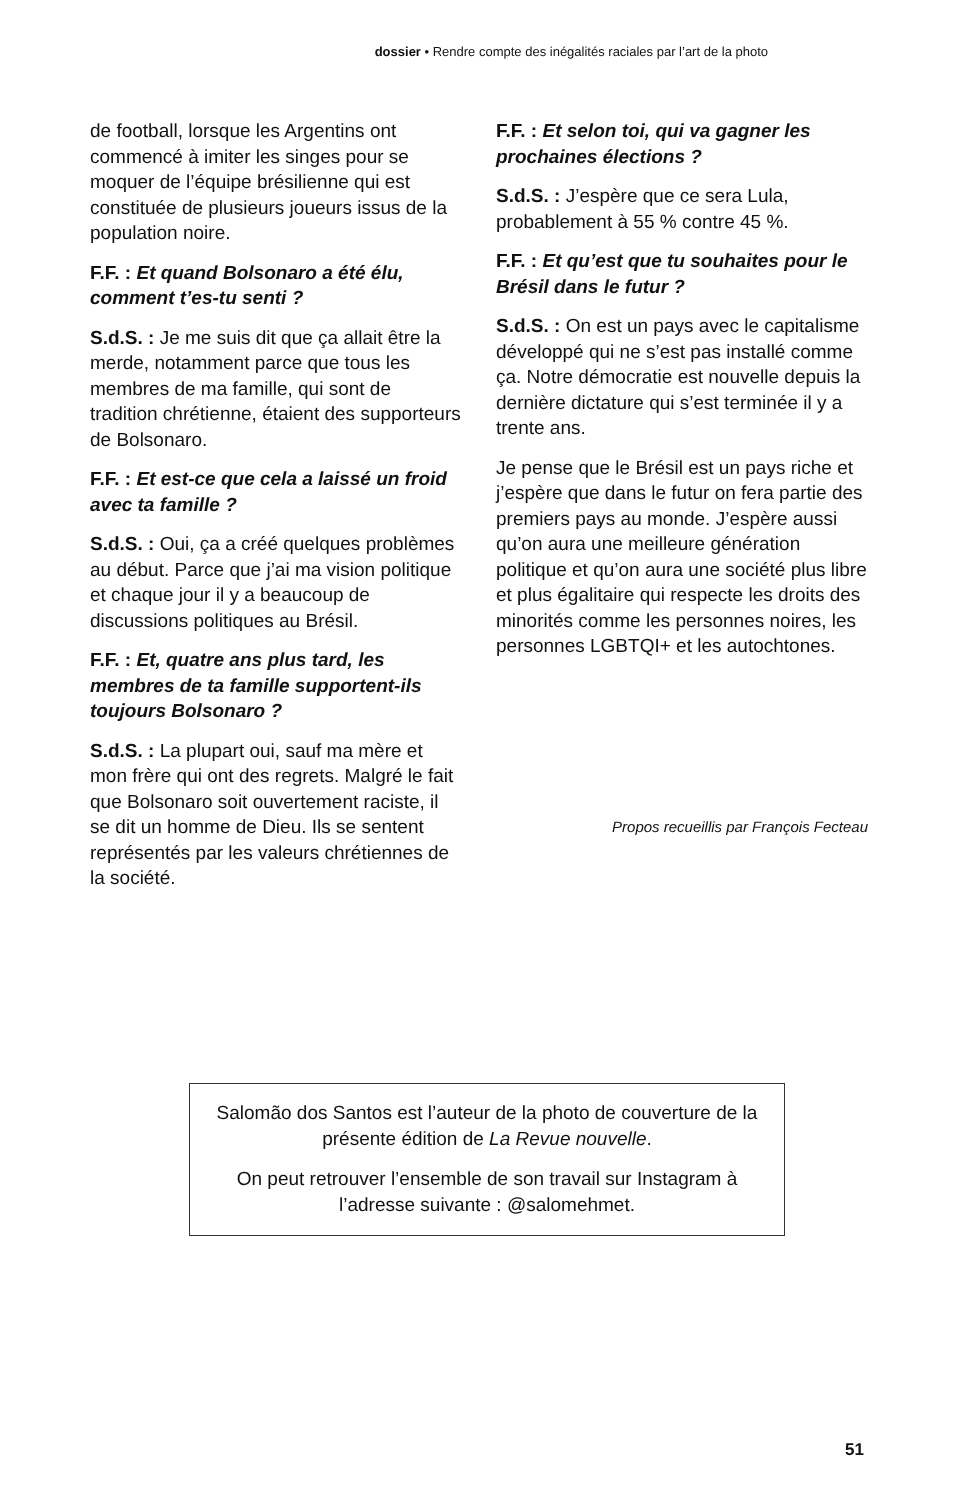dossier • Rendre compte des inégalités raciales par l’art de la photo
de football, lorsque les Argentins ont commencé à imiter les singes pour se moquer de l’équipe brésilienne qui est constituée de plusieurs joueurs issus de la population noire.
F.F. : Et quand Bolsonaro a été élu, comment t’es-tu senti ?
S.d.S. : Je me suis dit que ça allait être la merde, notamment parce que tous les membres de ma famille, qui sont de tradition chrétienne, étaient des supporteurs de Bolsonaro.
F.F. : Et est-ce que cela a laissé un froid avec ta famille ?
S.d.S. : Oui, ça a créé quelques problèmes au début. Parce que j’ai ma vision politique et chaque jour il y a beaucoup de discussions politiques au Brésil.
F.F. : Et, quatre ans plus tard, les membres de ta famille supportent-ils toujours Bolsonaro ?
S.d.S. : La plupart oui, sauf ma mère et mon frère qui ont des regrets. Malgré le fait que Bolsonaro soit ouvertement raciste, il se dit un homme de Dieu. Ils se sentent représentés par les valeurs chrétiennes de la société.
F.F. : Et selon toi, qui va gagner les prochaines élections ?
S.d.S. : J’espère que ce sera Lula, probablement à 55 % contre 45 %.
F.F. : Et qu’est que tu souhaites pour le Brésil dans le futur ?
S.d.S. : On est un pays avec le capitalisme développé qui ne s’est pas installé comme ça. Notre démocratie est nouvelle depuis la dernière dictature qui s’est terminée il y a trente ans.
Je pense que le Brésil est un pays riche et j’espère que dans le futur on fera partie des premiers pays au monde. J’espère aussi qu’on aura une meilleure génération politique et qu’on aura une société plus libre et plus égalitaire qui respecte les droits des minorités comme les personnes noires, les personnes LGBTQI+ et les autochtones.
Propos recueillis par François Fecteau
Salomão dos Santos est l’auteur de la photo de couverture de la présente édition de La Revue nouvelle.
On peut retrouver l’ensemble de son travail sur Instagram à l’adresse suivante : @salomehmet.
51